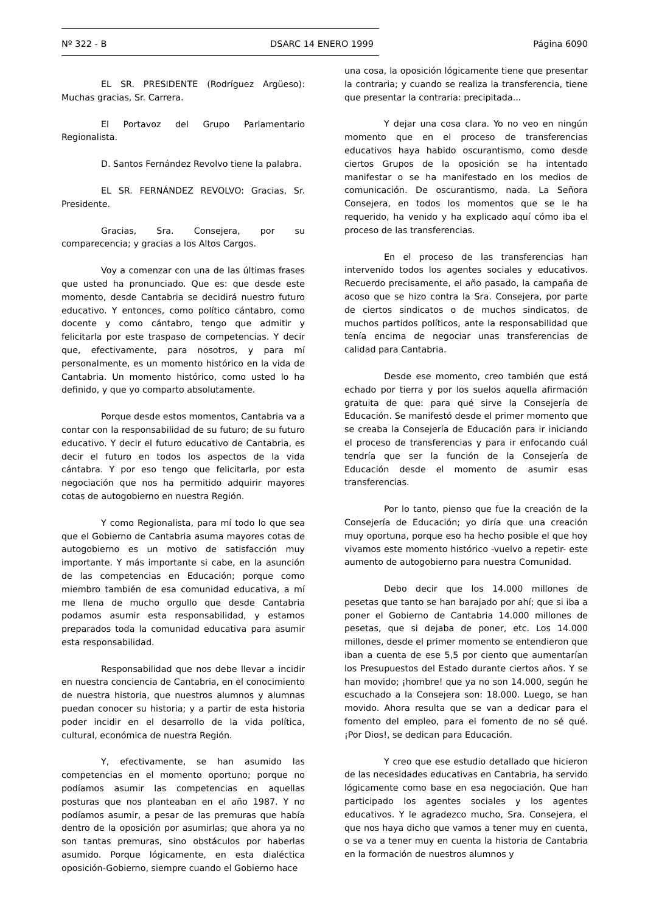Nº 322 - B DSARC 14 ENERO 1999 Página 6090
EL SR. PRESIDENTE (Rodríguez Argüeso): Muchas gracias, Sr. Carrera.
El Portavoz del Grupo Parlamentario Regionalista.
D. Santos Fernández Revolvo tiene la palabra.
EL SR. FERNÁNDEZ REVOLVO: Gracias, Sr. Presidente.
Gracias, Sra. Consejera, por su comparecencia; y gracias a los Altos Cargos.
Voy a comenzar con una de las últimas frases que usted ha pronunciado. Que es: que desde este momento, desde Cantabria se decidirá nuestro futuro educativo. Y entonces, como político cántabro, como docente y como cántabro, tengo que admitir y felicitarla por este traspaso de competencias. Y decir que, efectivamente, para nosotros, y para mí personalmente, es un momento histórico en la vida de Cantabria. Un momento histórico, como usted lo ha definido, y que yo comparto absolutamente.
Porque desde estos momentos, Cantabria va a contar con la responsabilidad de su futuro; de su futuro educativo. Y decir el futuro educativo de Cantabria, es decir el futuro en todos los aspectos de la vida cántabra. Y por eso tengo que felicitarla, por esta negociación que nos ha permitido adquirir mayores cotas de autogobierno en nuestra Región.
Y como Regionalista, para mí todo lo que sea que el Gobierno de Cantabria asuma mayores cotas de autogobierno es un motivo de satisfacción muy importante. Y más importante si cabe, en la asunción de las competencias en Educación; porque como miembro también de esa comunidad educativa, a mí me llena de mucho orgullo que desde Cantabria podamos asumir esta responsabilidad, y estamos preparados toda la comunidad educativa para asumir esta responsabilidad.
Responsabilidad que nos debe llevar a incidir en nuestra conciencia de Cantabria, en el conocimiento de nuestra historia, que nuestros alumnos y alumnas puedan conocer su historia; y a partir de esta historia poder incidir en el desarrollo de la vida política, cultural, económica de nuestra Región.
Y, efectivamente, se han asumido las competencias en el momento oportuno; porque no podíamos asumir las competencias en aquellas posturas que nos planteaban en el año 1987. Y no podíamos asumir, a pesar de las premuras que había dentro de la oposición por asumirlas; que ahora ya no son tantas premuras, sino obstáculos por haberlas asumido. Porque lógicamente, en esta dialéctica oposición-Gobierno, siempre cuando el Gobierno hace
una cosa, la oposición lógicamente tiene que presentar la contraria; y cuando se realiza la transferencia, tiene que presentar la contraria: precipitada...
Y dejar una cosa clara. Yo no veo en ningún momento que en el proceso de transferencias educativos haya habido oscurantismo, como desde ciertos Grupos de la oposición se ha intentado manifestar o se ha manifestado en los medios de comunicación. De oscurantismo, nada. La Señora Consejera, en todos los momentos que se le ha requerido, ha venido y ha explicado aquí cómo iba el proceso de las transferencias.
En el proceso de las transferencias han intervenido todos los agentes sociales y educativos. Recuerdo precisamente, el año pasado, la campaña de acoso que se hizo contra la Sra. Consejera, por parte de ciertos sindicatos o de muchos sindicatos, de muchos partidos políticos, ante la responsabilidad que tenía encima de negociar unas transferencias de calidad para Cantabria.
Desde ese momento, creo también que está echado por tierra y por los suelos aquella afirmación gratuita de que: para qué sirve la Consejería de Educación. Se manifestó desde el primer momento que se creaba la Consejería de Educación para ir iniciando el proceso de transferencias y para ir enfocando cuál tendría que ser la función de la Consejería de Educación desde el momento de asumir esas transferencias.
Por lo tanto, pienso que fue la creación de la Consejería de Educación; yo diría que una creación muy oportuna, porque eso ha hecho posible el que hoy vivamos este momento histórico -vuelvo a repetir- este aumento de autogobierno para nuestra Comunidad.
Debo decir que los 14.000 millones de pesetas que tanto se han barajado por ahí; que si iba a poner el Gobierno de Cantabria 14.000 millones de pesetas, que si dejaba de poner, etc. Los 14.000 millones, desde el primer momento se entendieron que iban a cuenta de ese 5,5 por ciento que aumentarían los Presupuestos del Estado durante ciertos años. Y se han movido; ¡hombre! que ya no son 14.000, según he escuchado a la Consejera son: 18.000. Luego, se han movido. Ahora resulta que se van a dedicar para el fomento del empleo, para el fomento de no sé qué. ¡Por Dios!, se dedican para Educación.
Y creo que ese estudio detallado que hicieron de las necesidades educativas en Cantabria, ha servido lógicamente como base en esa negociación. Que han participado los agentes sociales y los agentes educativos. Y le agradezco mucho, Sra. Consejera, el que nos haya dicho que vamos a tener muy en cuenta, o se va a tener muy en cuenta la historia de Cantabria en la formación de nuestros alumnos y